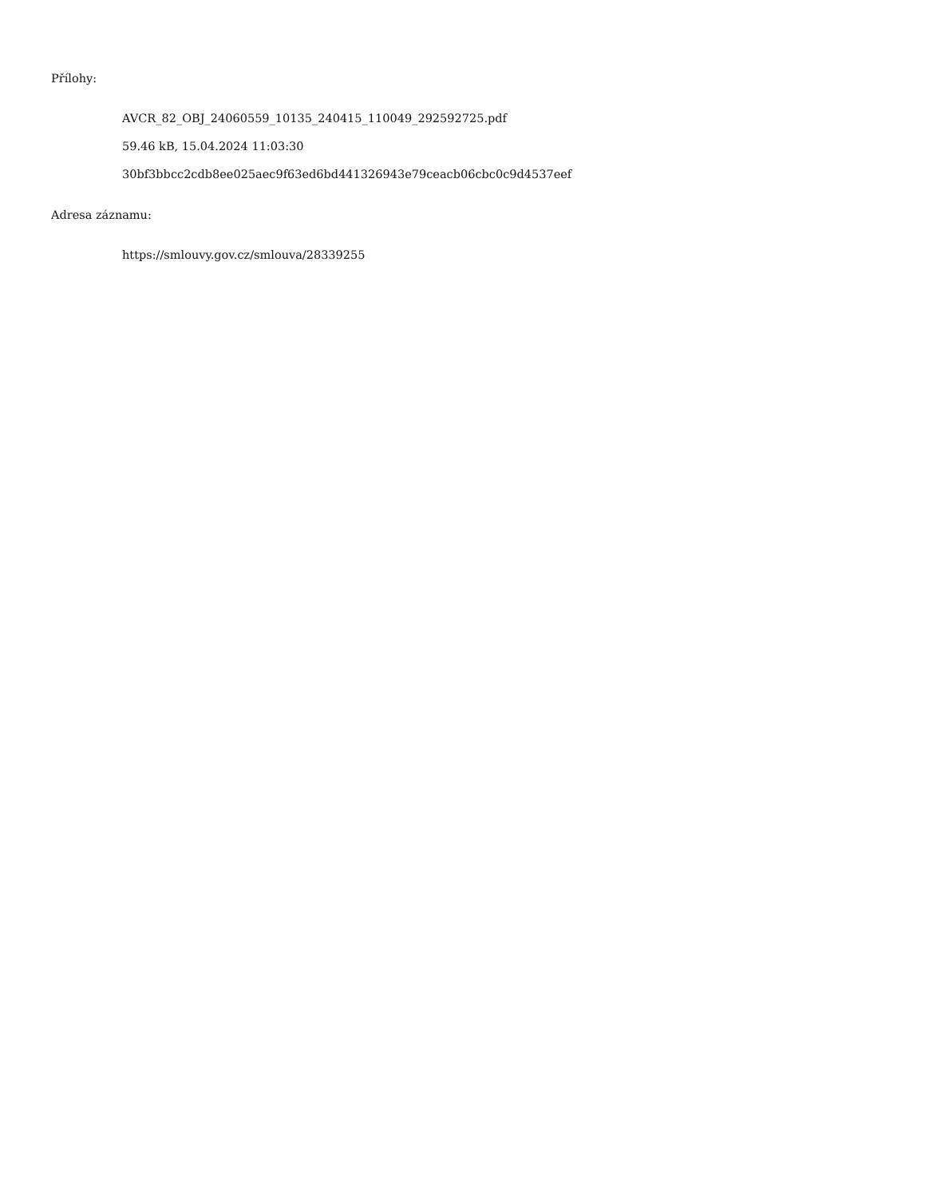Přílohy:
AVCR_82_OBJ_24060559_10135_240415_110049_292592725.pdf
59.46 kB, 15.04.2024 11:03:30
30bf3bbcc2cdb8ee025aec9f63ed6bd441326943e79ceacb06cbc0c9d4537eef
Adresa záznamu:
https://smlouvy.gov.cz/smlouva/28339255